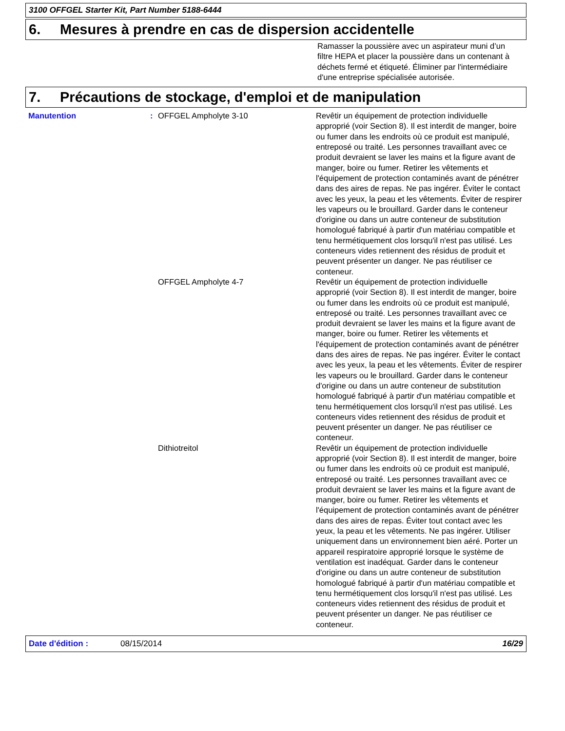3100 OFFGEL Starter Kit, Part Number 5188-6444
6. Mesures à prendre en cas de dispersion accidentelle
Ramasser la poussière avec un aspirateur muni d’un filtre HEPA et placer la poussière dans un contenant à déchets fermé et étiqueté. Éliminer par l'intermédiaire d'une entreprise spécialisée autorisée.
7. Précautions de stockage, d'emploi et de manipulation
Manutention : OFFGEL Ampholyte 3-10 Revêtir un équipement de protection individuelle approprié (voir Section 8). Il est interdit de manger, boire ou fumer dans les endroits où ce produit est manipulé, entreposé ou traité. Les personnes travaillant avec ce produit devraient se laver les mains et la figure avant de manger, boire ou fumer. Retirer les vêtements et l'équipement de protection contaminés avant de pénétrer dans des aires de repas. Ne pas ingérer. Éviter le contact avec les yeux, la peau et les vêtements. Éviter de respirer les vapeurs ou le brouillard. Garder dans le conteneur d'origine ou dans un autre conteneur de substitution homologué fabriqué à partir d'un matériau compatible et tenu hermétiquement clos lorsqu'il n'est pas utilisé. Les conteneurs vides retiennent des résidus de produit et peuvent présenter un danger. Ne pas réutiliser ce conteneur.
OFFGEL Ampholyte 4-7 Revêtir un équipement de protection individuelle approprié (voir Section 8). Il est interdit de manger, boire ou fumer dans les endroits où ce produit est manipulé, entreposé ou traité. Les personnes travaillant avec ce produit devraient se laver les mains et la figure avant de manger, boire ou fumer. Retirer les vêtements et l'équipement de protection contaminés avant de pénétrer dans des aires de repas. Ne pas ingérer. Éviter le contact avec les yeux, la peau et les vêtements. Éviter de respirer les vapeurs ou le brouillard. Garder dans le conteneur d'origine ou dans un autre conteneur de substitution homologué fabriqué à partir d'un matériau compatible et tenu hermétiquement clos lorsqu'il n'est pas utilisé. Les conteneurs vides retiennent des résidus de produit et peuvent présenter un danger. Ne pas réutiliser ce conteneur.
Dithiotreitol Revêtir un équipement de protection individuelle approprié (voir Section 8). Il est interdit de manger, boire ou fumer dans les endroits où ce produit est manipulé, entreposé ou traité. Les personnes travaillant avec ce produit devraient se laver les mains et la figure avant de manger, boire ou fumer. Retirer les vêtements et l'équipement de protection contaminés avant de pénétrer dans des aires de repas. Éviter tout contact avec les yeux, la peau et les vêtements. Ne pas ingérer. Utiliser uniquement dans un environnement bien aéré. Porter un appareil respiratoire approprié lorsque le système de ventilation est inadéquat. Garder dans le conteneur d'origine ou dans un autre conteneur de substitution homologué fabriqué à partir d'un matériau compatible et tenu hermétiquement clos lorsqu'il n'est pas utilisé. Les conteneurs vides retiennent des résidus de produit et peuvent présenter un danger. Ne pas réutiliser ce conteneur.
Date d'édition : 08/15/2014 16/29